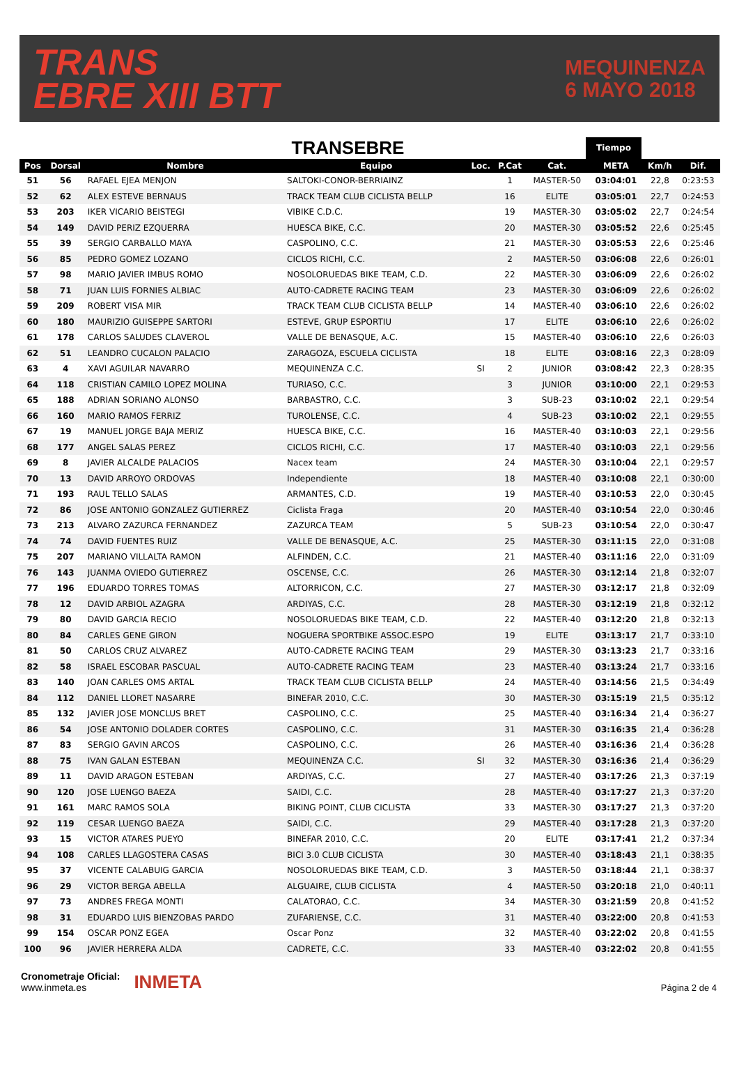TRANS
EBRE XIII BTT
MEQUINENZA
6 MAYO 2018
TRANSEBRE
Tiempo
| Pos | Dorsal | Nombre | Equipo | Loc. | P.Cat | Cat. | META | Km/h | Dif. |
| --- | --- | --- | --- | --- | --- | --- | --- | --- | --- |
| 51 | 56 | RAFAEL EJEA MENJON | SALTOKI-CONOR-BERRIAINZ | | 1 | MASTER-50 | 03:04:01 | 22,8 | 0:23:53 |
| 52 | 62 | ALEX ESTEVE BERNAUS | TRACK TEAM CLUB CICLISTA BELLP | | 16 | ELITE | 03:05:01 | 22,7 | 0:24:53 |
| 53 | 203 | IKER VICARIO BEISTEGI | VIBIKE C.D.C. | | 19 | MASTER-30 | 03:05:02 | 22,7 | 0:24:54 |
| 54 | 149 | DAVID PERIZ EZQUERRA | HUESCA BIKE, C.C. | | 20 | MASTER-30 | 03:05:52 | 22,6 | 0:25:45 |
| 55 | 39 | SERGIO CARBALLO MAYA | CASPOLINO, C.C. | | 21 | MASTER-30 | 03:05:53 | 22,6 | 0:25:46 |
| 56 | 85 | PEDRO GOMEZ LOZANO | CICLOS RICHI, C.C. | | 2 | MASTER-50 | 03:06:08 | 22,6 | 0:26:01 |
| 57 | 98 | MARIO JAVIER IMBUS ROMO | NOSOLORUEDAS BIKE TEAM, C.D. | | 22 | MASTER-30 | 03:06:09 | 22,6 | 0:26:02 |
| 58 | 71 | JUAN LUIS FORNIES ALBIAC | AUTO-CADRETE RACING TEAM | | 23 | MASTER-30 | 03:06:09 | 22,6 | 0:26:02 |
| 59 | 209 | ROBERT VISA MIR | TRACK TEAM CLUB CICLISTA BELLP | | 14 | MASTER-40 | 03:06:10 | 22,6 | 0:26:02 |
| 60 | 180 | MAURIZIO GUISEPPE SARTORI | ESTEVE, GRUP ESPORTIU | | 17 | ELITE | 03:06:10 | 22,6 | 0:26:02 |
| 61 | 178 | CARLOS SALUDES CLAVEROL | VALLE DE BENASQUE, A.C. | | 15 | MASTER-40 | 03:06:10 | 22,6 | 0:26:03 |
| 62 | 51 | LEANDRO CUCALON PALACIO | ZARAGOZA, ESCUELA CICLISTA | | 18 | ELITE | 03:08:16 | 22,3 | 0:28:09 |
| 63 | 4 | XAVI AGUILAR NAVARRO | MEQUINENZA C.C. | SI | 2 | JUNIOR | 03:08:42 | 22,3 | 0:28:35 |
| 64 | 118 | CRISTIAN CAMILO LOPEZ MOLINA | TURIASO, C.C. | | 3 | JUNIOR | 03:10:00 | 22,1 | 0:29:53 |
| 65 | 188 | ADRIAN SORIANO ALONSO | BARBASTRO, C.C. | | 3 | SUB-23 | 03:10:02 | 22,1 | 0:29:54 |
| 66 | 160 | MARIO RAMOS FERRIZ | TUROLENSE, C.C. | | 4 | SUB-23 | 03:10:02 | 22,1 | 0:29:55 |
| 67 | 19 | MANUEL JORGE BAJA MERIZ | HUESCA BIKE, C.C. | | 16 | MASTER-40 | 03:10:03 | 22,1 | 0:29:56 |
| 68 | 177 | ANGEL SALAS PEREZ | CICLOS RICHI, C.C. | | 17 | MASTER-40 | 03:10:03 | 22,1 | 0:29:56 |
| 69 | 8 | JAVIER ALCALDE PALACIOS | Nacex team | | 24 | MASTER-30 | 03:10:04 | 22,1 | 0:29:57 |
| 70 | 13 | DAVID ARROYO ORDOVAS | Independiente | | 18 | MASTER-40 | 03:10:08 | 22,1 | 0:30:00 |
| 71 | 193 | RAUL TELLO SALAS | ARMANTES, C.D. | | 19 | MASTER-40 | 03:10:53 | 22,0 | 0:30:45 |
| 72 | 86 | JOSE ANTONIO GONZALEZ GUTIERREZ | Ciclista Fraga | | 20 | MASTER-40 | 03:10:54 | 22,0 | 0:30:46 |
| 73 | 213 | ALVARO ZAZURCA FERNANDEZ | ZAZURCA TEAM | | 5 | SUB-23 | 03:10:54 | 22,0 | 0:30:47 |
| 74 | 74 | DAVID FUENTES RUIZ | VALLE DE BENASQUE, A.C. | | 25 | MASTER-30 | 03:11:15 | 22,0 | 0:31:08 |
| 75 | 207 | MARIANO VILLALTA RAMON | ALFINDEN, C.C. | | 21 | MASTER-40 | 03:11:16 | 22,0 | 0:31:09 |
| 76 | 143 | JUANMA OVIEDO GUTIERREZ | OSCENSE, C.C. | | 26 | MASTER-30 | 03:12:14 | 21,8 | 0:32:07 |
| 77 | 196 | EDUARDO TORRES TOMAS | ALTORRICON, C.C. | | 27 | MASTER-30 | 03:12:17 | 21,8 | 0:32:09 |
| 78 | 12 | DAVID ARBIOL AZAGRA | ARDIYAS, C.C. | | 28 | MASTER-30 | 03:12:19 | 21,8 | 0:32:12 |
| 79 | 80 | DAVID GARCIA RECIO | NOSOLORUEDAS BIKE TEAM, C.D. | | 22 | MASTER-40 | 03:12:20 | 21,8 | 0:32:13 |
| 80 | 84 | CARLES GENE GIRON | NOGUERA SPORTBIKE ASSOC.ESPO | | 19 | ELITE | 03:13:17 | 21,7 | 0:33:10 |
| 81 | 50 | CARLOS CRUZ ALVAREZ | AUTO-CADRETE RACING TEAM | | 29 | MASTER-30 | 03:13:23 | 21,7 | 0:33:16 |
| 82 | 58 | ISRAEL ESCOBAR PASCUAL | AUTO-CADRETE RACING TEAM | | 23 | MASTER-40 | 03:13:24 | 21,7 | 0:33:16 |
| 83 | 140 | JOAN CARLES OMS ARTAL | TRACK TEAM CLUB CICLISTA BELLP | | 24 | MASTER-40 | 03:14:56 | 21,5 | 0:34:49 |
| 84 | 112 | DANIEL LLORET NASARRE | BINEFAR 2010, C.C. | | 30 | MASTER-30 | 03:15:19 | 21,5 | 0:35:12 |
| 85 | 132 | JAVIER JOSE MONCLUS BRET | CASPOLINO, C.C. | | 25 | MASTER-40 | 03:16:34 | 21,4 | 0:36:27 |
| 86 | 54 | JOSE ANTONIO DOLADER CORTES | CASPOLINO, C.C. | | 31 | MASTER-30 | 03:16:35 | 21,4 | 0:36:28 |
| 87 | 83 | SERGIO GAVIN ARCOS | CASPOLINO, C.C. | | 26 | MASTER-40 | 03:16:36 | 21,4 | 0:36:28 |
| 88 | 75 | IVAN GALAN ESTEBAN | MEQUINENZA C.C. | SI | 32 | MASTER-30 | 03:16:36 | 21,4 | 0:36:29 |
| 89 | 11 | DAVID ARAGON ESTEBAN | ARDIYAS, C.C. | | 27 | MASTER-40 | 03:17:26 | 21,3 | 0:37:19 |
| 90 | 120 | JOSE LUENGO BAEZA | SAIDI, C.C. | | 28 | MASTER-40 | 03:17:27 | 21,3 | 0:37:20 |
| 91 | 161 | MARC RAMOS SOLA | BIKING POINT, CLUB CICLISTA | | 33 | MASTER-30 | 03:17:27 | 21,3 | 0:37:20 |
| 92 | 119 | CESAR LUENGO BAEZA | SAIDI, C.C. | | 29 | MASTER-40 | 03:17:28 | 21,3 | 0:37:20 |
| 93 | 15 | VICTOR ATARES PUEYO | BINEFAR 2010, C.C. | | 20 | ELITE | 03:17:41 | 21,2 | 0:37:34 |
| 94 | 108 | CARLES LLAGOSTERA CASAS | BICI 3.0 CLUB CICLISTA | | 30 | MASTER-40 | 03:18:43 | 21,1 | 0:38:35 |
| 95 | 37 | VICENTE CALABUIG GARCIA | NOSOLORUEDAS BIKE TEAM, C.D. | | 3 | MASTER-50 | 03:18:44 | 21,1 | 0:38:37 |
| 96 | 29 | VICTOR BERGA ABELLA | ALGUAIRE, CLUB CICLISTA | | 4 | MASTER-50 | 03:20:18 | 21,0 | 0:40:11 |
| 97 | 73 | ANDRES FREGA MONTI | CALATORAO, C.C. | | 34 | MASTER-30 | 03:21:59 | 20,8 | 0:41:52 |
| 98 | 31 | EDUARDO LUIS BIENZOBAS PARDO | ZUFARIENSE, C.C. | | 31 | MASTER-40 | 03:22:00 | 20,8 | 0:41:53 |
| 99 | 154 | OSCAR PONZ EGEA | Oscar Ponz | | 32 | MASTER-40 | 03:22:02 | 20,8 | 0:41:55 |
| 100 | 96 | JAVIER HERRERA ALDA | CADRETE, C.C. | | 33 | MASTER-40 | 03:22:02 | 20,8 | 0:41:55 |
Cronometraje Oficial:
www.inmeta.es
INMETA
Página 2 de 4